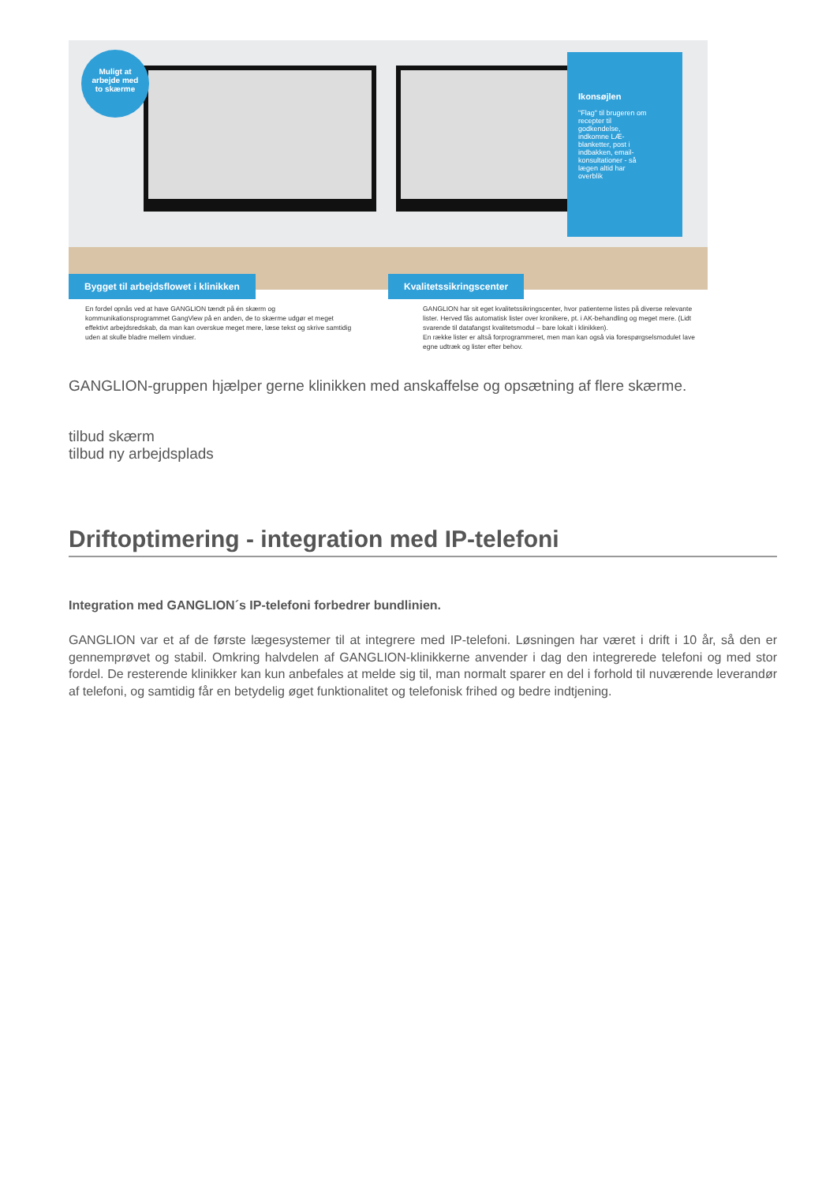Muligt at
arbejde med
to skærme
Ikonsøjlen
"Flag" til brugeren om recepter til godkendelse, indkomne LÆ-blanketter, post i indbakken, email-konsultationer - så lægen altid har overblik
Bygget til arbejdsflowet i klinikken
Kvalitetssikringscenter
En fordel opnås ved at have GANGLION tændt på én skærm og kommunikationsprogrammet GangView på en anden, de to skærme udgør et meget effektivt arbejdsredskab, da man kan overskue meget mere, læse tekst og skrive samtidig uden at skulle bladre mellem vinduer.
GANGLION har sit eget kvalitetssikringscenter, hvor patienterne listes på diverse relevante lister. Herved fås automatisk lister over kronikere, pt. i AK-behandling og meget mere. (Lidt svarende til datafangst kvalitetsmodul – bare lokalt i klinikken).
En række lister er altså forprogrammeret, men man kan også via forespørgselsmodulet lave egne udtræk og lister efter behov.
GANGLION-gruppen hjælper gerne klinikken med anskaffelse og opsætning af flere skærme.
tilbud skærm
tilbud ny arbejdsplads
Driftoptimering - integration med IP-telefoni
Integration med GANGLION´s IP-telefoni forbedrer bundlinien.
GANGLION var et af de første lægesystemer til at integrere med IP-telefoni. Løsningen har været i drift i 10 år, så den er gennemprøvet og stabil. Omkring halvdelen af GANGLION-klinikkerne anvender i dag den integrerede telefoni og med stor fordel. De resterende klinikker kan kun anbefales at melde sig til, man normalt sparer en del i forhold til nuværende leverandør af telefoni, og samtidig får en betydelig øget funktionalitet og telefonisk frihed og bedre indtjening.